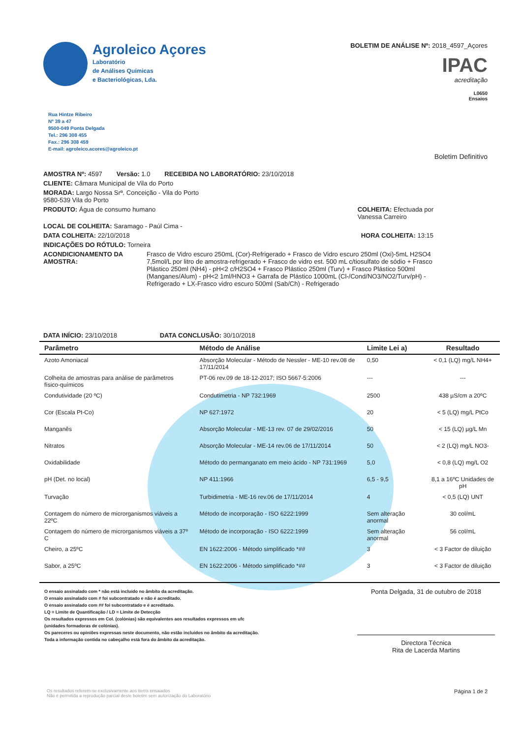Agroleico Açores
Laboratório
de Análises Químicas
e Bacteriológicas, Lda.
BOLETIM DE ANÁLISE Nº: 2018_4597_Açores
IPAC
acreditação
L0650
Ensaios
Rua Hintze Ribeiro
Nº 39 a 47
9500-049 Ponta Delgada
Tel.: 296 308 455
Fax.: 296 308 459
E-mail: agroleico.acores@agroleico.pt
Boletim Definitivo
AMOSTRA Nº: 4597 Versão: 1.0 RECEBIDA NO LABORATÓRIO: 23/10/2018
CLIENTE: Câmara Municipal de Vila do Porto
MORADA: Largo Nossa Srª. Conceição - Vila do Porto
9580-539 Vila do Porto
PRODUTO: Água de consumo humano COLHEITA: Efectuada por
Vanessa Carreiro
LOCAL DE COLHEITA: Saramago - Paúl Cima -
DATA COLHEITA: 22/10/2018 HORA COLHEITA: 13:15
INDICAÇÕES DO RÓTULO: Torneira
ACONDICIONAMENTO DA AMOSTRA: Frasco de Vidro escuro 250mL (Cor)-Refrigerado + Frasco de Vidro escuro 250ml (Oxi)-5mL H2SO4 7,5mol/L por litro de amostra-refrigerado + Frasco de vidro est. 500 mL c/tiosulfato de sódio + Frasco Plástico 250ml (NH4) - pH<2 c/H2SO4 + Frasco Plástico 250ml (Turv) + Frasco Plástico 500ml (Manganes/Alum) - pH<2 1ml/HNO3 + Garrafa de Plástico 1000mL (Cl-/Cond/NO3/NO2/Turv/pH) -Refrigerado + LX-Frasco vidro escuro 500ml (Sab/Ch) - Refrigerado
DATA INÍCIO: 23/10/2018 DATA CONCLUSÃO: 30/10/2018
| Parâmetro | Método de Análise | Limite Lei a) | Resultado |
| --- | --- | --- | --- |
| Azoto Amoniacal | Absorção Molecular - Método de Nessler - ME-10 rev.08 de 17/11/2014 | 0,50 | < 0,1 (LQ) mg/L NH4+ |
| Colheita de amostras para análise de parâmetros físico-químicos | PT-06 rev.09 de 18-12-2017; ISO 5667-5:2006 | --- | --- |
| Condutividade (20 ºC) | Condutimetria - NP 732:1969 | 2500 | 438 µS/cm a 20ºC |
| Cor (Escala Pt-Co) | NP 627:1972 | 20 | < 5 (LQ) mg/L PtCo |
| Manganês | Absorção Molecular - ME-13 rev. 07 de 29/02/2016 | 50 | < 15 (LQ) µg/L Mn |
| Nitratos | Absorção Molecular - ME-14 rev.06 de 17/11/2014 | 50 | < 2 (LQ) mg/L NO3- |
| Oxidabilidade | Método do permanganato em meio ácido - NP 731:1969 | 5,0 | < 0,8 (LQ) mg/L O2 |
| pH (Det. no local) | NP 411:1966 | 6,5 - 9,5 | 8,1 a 16ºC Unidades de pH |
| Turvação | Turbidimetria - ME-16 rev.06 de 17/11/2014 | 4 | < 0,5 (LQ) UNT |
| Contagem do número de microrganismos viáveis a 22ºC | Método de incorporação - ISO 6222:1999 | Sem alteração anormal | 30 col/mL |
| Contagem do número de microrganismos viáveis a 37º C | Método de incorporação - ISO 6222:1999 | Sem alteração anormal | 56 col/mL |
| Cheiro, a 25ºC | EN 1622:2006 - Método simplificado *## | 3 | < 3 Factor de diluição |
| Sabor, a 25ºC | EN 1622:2006 - Método simplificado *## | 3 | < 3 Factor de diluição |
O ensaio assinalado com * não está incluído no âmbito da acreditação.
O ensaio assinalado com # foi subcontratado e não é acreditado.
O ensaio assinalado com ## foi subcontratado e é acreditado.
LQ = Limite de Quantificação / LD = Limite de Detecção
Os resultados expressos em Col. (colónias) são equivalentes aos resultados expressos em ufc
(unidades formadoras de colónias).
Os pareceres ou opiniões expressas neste documento, não estão incluídos no âmbito da acreditação.
Toda a informação contida no cabeçalho está fora do âmbito da acreditação.
Ponta Delgada, 31 de outubro de 2018
Directora Técnica
Rita de Lacerda Martins
Os resultados referem-se exclusivamente aos items ensaiados
Não é permitida a reprodução parcial deste boletim sem autorização do Laboratório Página 1 de 2